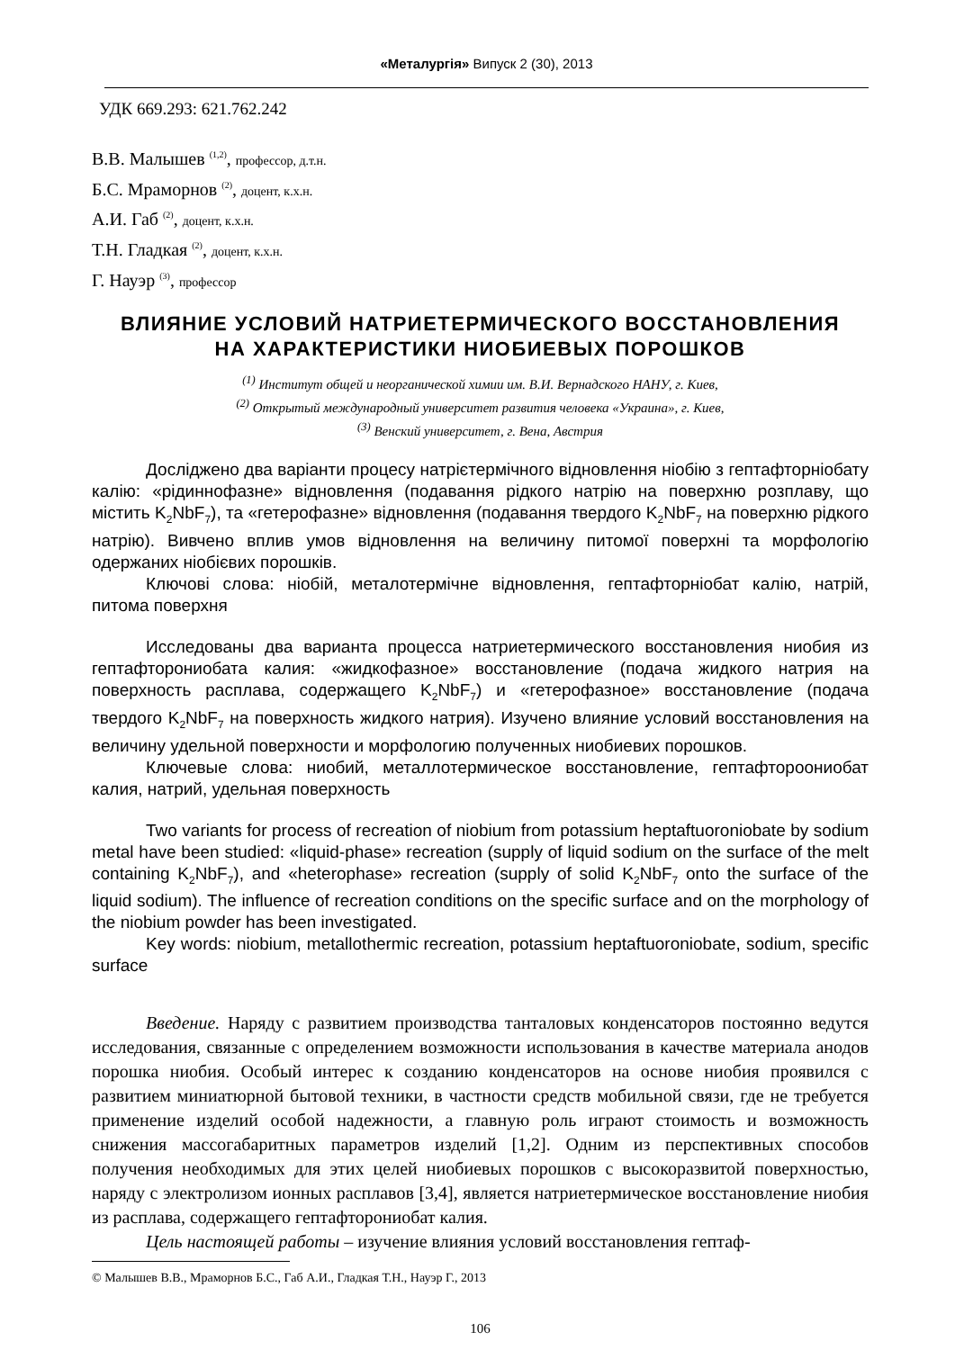«Металургія» Випуск 2 (30), 2013
УДК 669.293: 621.762.242
В.В. Малышев <sup>(1,2)</sup>, профессор, д.т.н.
Б.С. Мраморнов <sup>(2)</sup>, доцент, к.х.н.
А.И. Габ <sup>(2)</sup>, доцент, к.х.н.
Т.Н. Гладкая <sup>(2)</sup>, доцент, к.х.н.
Г. Науэр <sup>(3)</sup>, профессор
ВЛИЯНИЕ УСЛОВИЙ НАТРИЕТЕРМИЧЕСКОГО ВОССТАНОВЛЕНИЯ
НА ХАРАКТЕРИСТИКИ НИОБИЕВЫХ ПОРОШКОВ
<sup>(1)</sup> Институт общей и неорганической химии им. В.И. Вернадского НАНУ, г. Киев,
<sup>(2)</sup> Открытый международный университет развития человека «Украина», г. Киев,
<sup>(3)</sup> Венский университет, г. Вена, Австрия
Досліджено два варіанти процесу натрієтермічного відновлення ніобію з гептафторніобату калію: «рідиннофазне» відновлення (подавання рідкого натрію на поверхню розплаву, що містить K<sub>2</sub>NbF<sub>7</sub>), та «гетерофазне» відновлення (подавання твердого K<sub>2</sub>NbF<sub>7</sub> на поверхню рідкого натрію). Вивчено вплив умов відновлення на величину питомої поверхні та морфологію одержаних ніобієвих порошків.
Ключові слова: ніобій, металотермічне відновлення, гептафторніобат калію, натрій, питома поверхня
Исследованы два варианта процесса натриетермического восстановления ниобия из гептафторониобата калия: «жидкофазное» восстановление (подача жидкого натрия на поверхность расплава, содержащего K<sub>2</sub>NbF<sub>7</sub>) и «гетерофазное» восстановление (подача твердого K<sub>2</sub>NbF<sub>7</sub> на поверхность жидкого натрия). Изучено влияние условий восстановления на величину удельной поверхности и морфологию полученных ниобиевих порошков.
Ключевые слова: ниобий, металлотермическое восстановление, гептафтороониобат калия, натрий, удельная поверхность
Two variants for process of recreation of niobium from potassium heptaftuoroniobate by sodium metal have been studied: «liquid-phase» recreation (supply of liquid sodium on the surface of the melt containing K<sub>2</sub>NbF<sub>7</sub>), and «heterophase» recreation (supply of solid K<sub>2</sub>NbF<sub>7</sub> onto the surface of the liquid sodium). The influence of recreation conditions on the specific surface and on the morphology of the niobium powder has been investigated.
Key words: niobium, metallothermic recreation, potassium heptaftuoroniobate, sodium, specific surface
Введение. Наряду с развитием производства танталовых конденсаторов постоянно ведутся исследования, связанные с определением возможности использования в качестве материала анодов порошка ниобия. Особый интерес к созданию конденсаторов на основе ниобия проявился с развитием миниатюрной бытовой техники, в частности средств мобильной связи, где не требуется применение изделий особой надежности, а главную роль играют стоимость и возможность снижения массогабаритных параметров изделий [1,2]. Одним из перспективных способов получения необходимых для этих целей ниобиевых порошков с высокоразвитой поверхностью, наряду с электролизом ионных расплавов [3,4], является натриетермическое восстановление ниобия из расплава, содержащего гептафторониобат калия.
Цель настоящей работы – изучение влияния условий восстановления гептаф-
© Малышев В.В., Мраморнов Б.С., Габ А.И., Гладкая Т.Н., Науэр Г., 2013
106